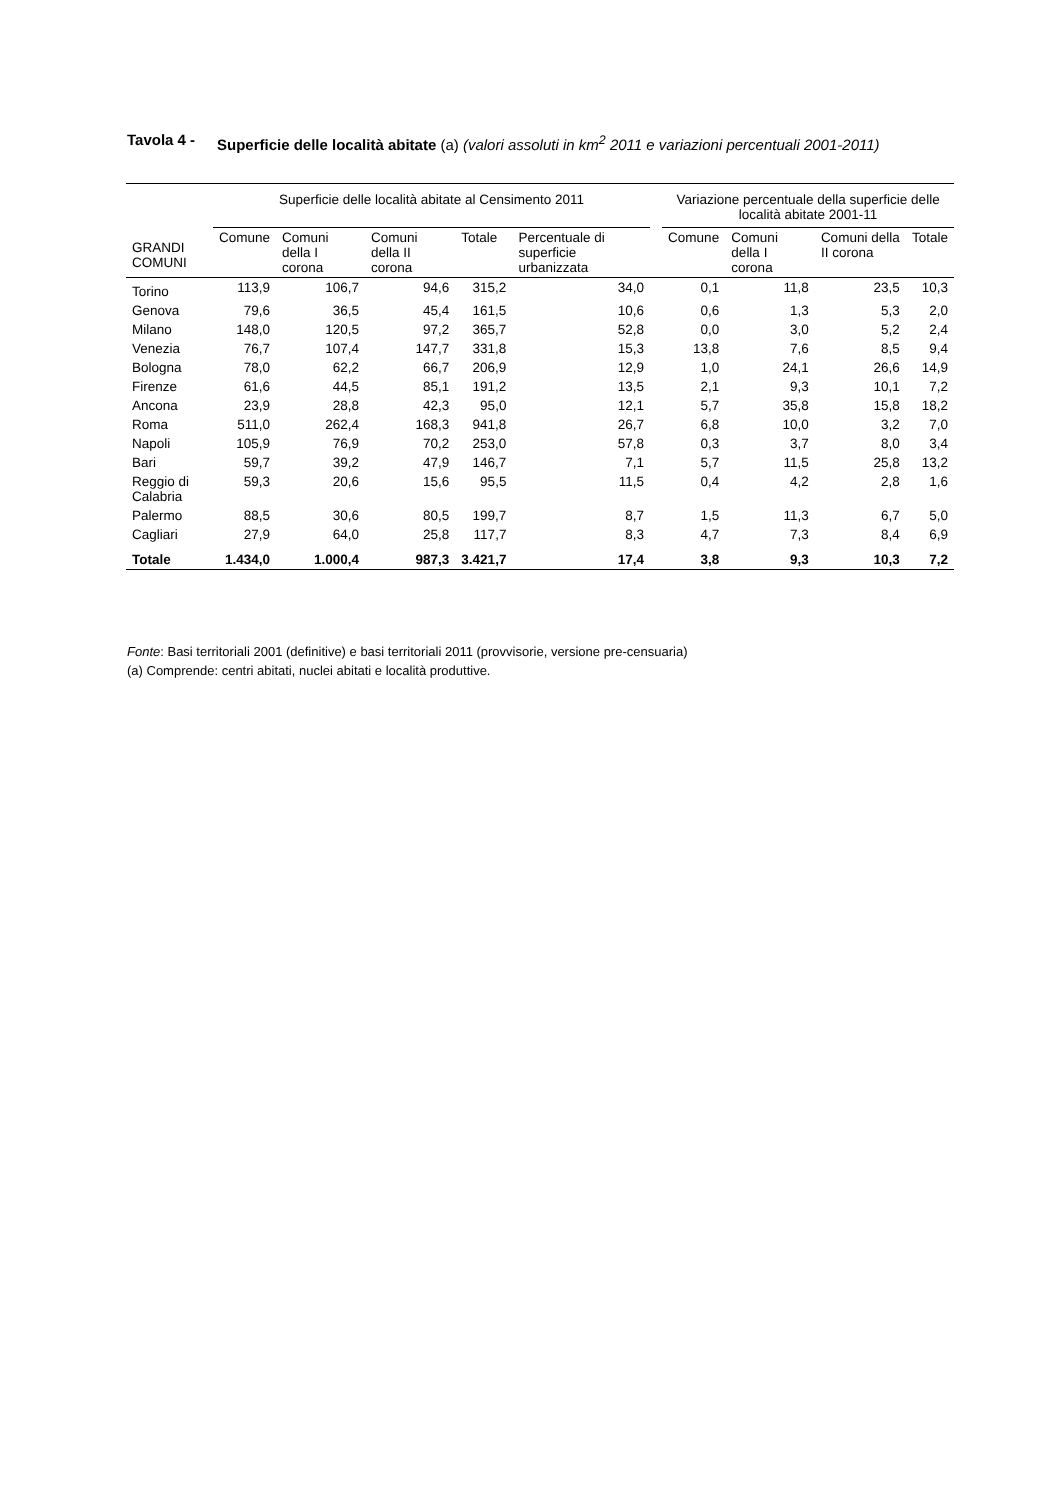Tavola 4 - Superficie delle località abitate (a) (valori assoluti in km<sup>2</sup> 2011 e variazioni percentuali 2001-2011)
| GRANDI COMUNI | Superficie delle località abitate al Censimento 2011 | | | | | | Variazione percentuale della superficie delle località abitate 2001-11 | | | |
| --- | --- | --- | --- | --- | --- | --- | --- | --- | --- | --- |
| | Comune | Comuni della I corona | Comuni della II corona | Totale | Percentuale di superficie urbanizzata | | Comune | Comuni della I corona | Comuni della II corona | Totale |
| Torino | 113,9 | 106,7 | 94,6 | 315,2 | 34,0 | | 0,1 | 11,8 | 23,5 | 10,3 |
| Genova | 79,6 | 36,5 | 45,4 | 161,5 | 10,6 | | 0,6 | 1,3 | 5,3 | 2,0 |
| Milano | 148,0 | 120,5 | 97,2 | 365,7 | 52,8 | | 0,0 | 3,0 | 5,2 | 2,4 |
| Venezia | 76,7 | 107,4 | 147,7 | 331,8 | 15,3 | | 13,8 | 7,6 | 8,5 | 9,4 |
| Bologna | 78,0 | 62,2 | 66,7 | 206,9 | 12,9 | | 1,0 | 24,1 | 26,6 | 14,9 |
| Firenze | 61,6 | 44,5 | 85,1 | 191,2 | 13,5 | | 2,1 | 9,3 | 10,1 | 7,2 |
| Ancona | 23,9 | 28,8 | 42,3 | 95,0 | 12,1 | | 5,7 | 35,8 | 15,8 | 18,2 |
| Roma | 511,0 | 262,4 | 168,3 | 941,8 | 26,7 | | 6,8 | 10,0 | 3,2 | 7,0 |
| Napoli | 105,9 | 76,9 | 70,2 | 253,0 | 57,8 | | 0,3 | 3,7 | 8,0 | 3,4 |
| Bari | 59,7 | 39,2 | 47,9 | 146,7 | 7,1 | | 5,7 | 11,5 | 25,8 | 13,2 |
| Reggio di Calabria | 59,3 | 20,6 | 15,6 | 95,5 | 11,5 | | 0,4 | 4,2 | 2,8 | 1,6 |
| Palermo | 88,5 | 30,6 | 80,5 | 199,7 | 8,7 | | 1,5 | 11,3 | 6,7 | 5,0 |
| Cagliari | 27,9 | 64,0 | 25,8 | 117,7 | 8,3 | | 4,7 | 7,3 | 8,4 | 6,9 |
| Totale | 1.434,0 | 1.000,4 | 987,3 | 3.421,7 | 17,4 | | 3,8 | 9,3 | 10,3 | 7,2 |
Fonte: Basi territoriali 2001 (definitive) e basi territoriali 2011 (provvisorie, versione pre-censuaria)
(a) Comprende: centri abitati, nuclei abitati e località produttive.